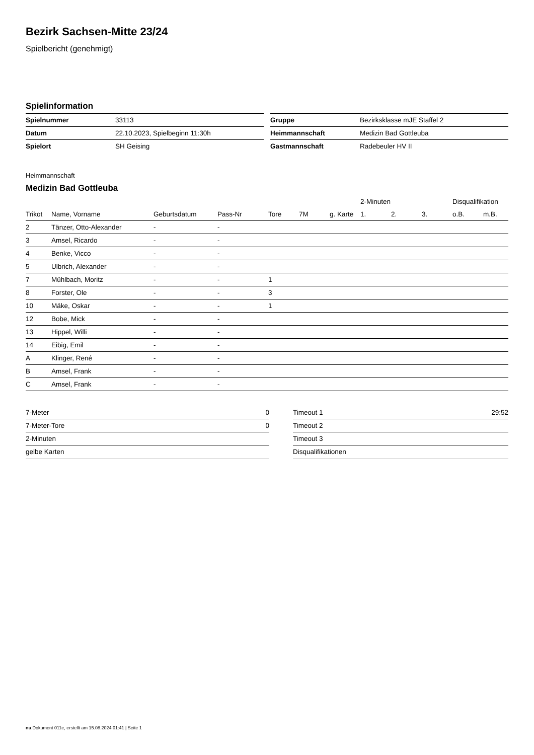Bezirk Sachsen-Mitte 23/24
Spielbericht (genehmigt)
Spielinformation
| Spielnummer | 33113 |
| Datum | 22.10.2023, Spielbeginn 11:30h |
| Spielort | SH Geising |
| Gruppe | Bezirksklasse mJE Staffel 2 |
| Heimmannschaft | Medizin Bad Gottleuba |
| Gastmannschaft | Radebeuler HV II |
Heimmannschaft
Medizin Bad Gottleuba
| | | | | | | | 2-Minuten | | | Disqualifikation | |
| --- | --- | --- | --- | --- | --- | --- | --- | --- | --- | --- | --- |
| Trikot | Name, Vorname | Geburtsdatum | Pass-Nr | Tore | 7M | g. Karte | 1. | 2. | 3. | o.B. | m.B. |
| 2 | Tänzer, Otto-Alexander | - | - | | | | | | | | |
| 3 | Amsel, Ricardo | - | - | | | | | | | | |
| 4 | Benke, Vicco | - | - | | | | | | | | |
| 5 | Ulbrich, Alexander | - | - | | | | | | | | |
| 7 | Mühlbach, Moritz | - | - | 1 | | | | | | | |
| 8 | Forster, Ole | - | - | 3 | | | | | | | |
| 10 | Mäke, Oskar | - | - | 1 | | | | | | | |
| 12 | Bobe, Mick | - | - | | | | | | | | |
| 13 | Hippel, Willi | - | - | | | | | | | | |
| 14 | Eibig, Emil | - | - | | | | | | | | |
| A | Klinger, René | - | - | | | | | | | | |
| B | Amsel, Frank | - | - | | | | | | | | |
| C | Amsel, Frank | - | - | | | | | | | | |
| 7-Meter | 0 |
| 7-Meter-Tore | 0 |
| 2-Minuten | |
| gelbe Karten | |
| Timeout 1 | 29:52 |
| Timeout 2 | |
| Timeout 3 | |
| Disqualifikationen | |
nu.Dokument 011e, erstellt am 15.08.2024 01:41 | Seite 1